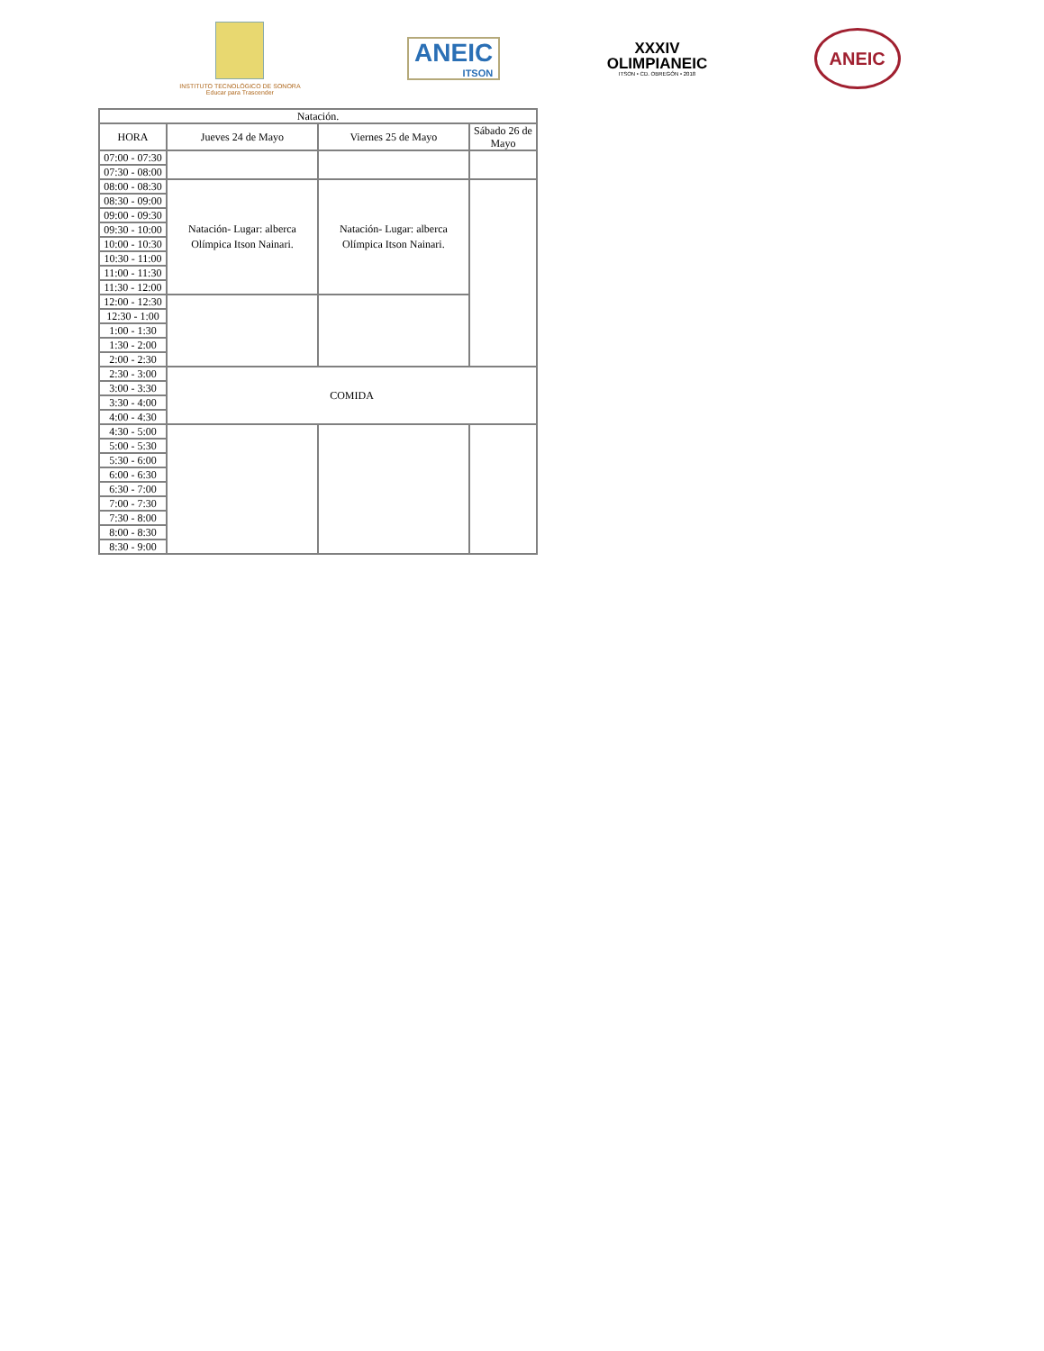INSTITUTO TECNOLÓGICO DE SONORA
Educar para Trascender
ANEIC
ITSON
XXXIV
OLIMPIANEIC
ITSON • CD. OBREGÓN • 2018
ANEIC
| Natación. | | | |
| --- | --- | --- | --- |
| HORA | Jueves 24 de Mayo | Viernes 25 de Mayo | Sábado 26 de Mayo |
| 07:00 - 07:30 | | | |
| 07:30 - 08:00 | | | |
| 08:00 - 08:30 | Natación- Lugar: alberca Olímpica Itson Nainari. | Natación- Lugar: alberca Olímpica Itson Nainari. | |
| 08:30 - 09:00 | | | |
| 09:00 - 09:30 | | | |
| 09:30 - 10:00 | | | |
| 10:00 - 10:30 | | | |
| 10:30 - 11:00 | | | |
| 11:00 - 11:30 | | | |
| 11:30 - 12:00 | | | |
| 12:00 - 12:30 | | | |
| 12:30 - 1:00 | | | |
| 1:00 - 1:30 | | | |
| 1:30 - 2:00 | | | |
| 2:00 - 2:30 | | | |
| 2:30 - 3:00 | COMIDA | | |
| 3:00 - 3:30 | | | |
| 3:30 - 4:00 | | | |
| 4:00 - 4:30 | | | |
| 4:30 - 5:00 | | | |
| 5:00 - 5:30 | | | |
| 5:30 - 6:00 | | | |
| 6:00 - 6:30 | | | |
| 6:30 - 7:00 | | | |
| 7:00 - 7:30 | | | |
| 7:30 - 8:00 | | | |
| 8:00 - 8:30 | | | |
| 8:30 - 9:00 | | | |